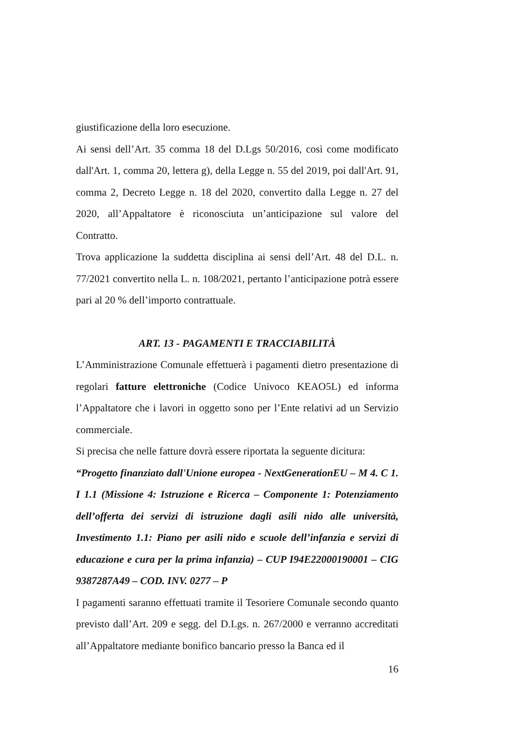giustificazione della loro esecuzione.
Ai sensi dell’Art. 35 comma 18 del D.Lgs 50/2016, così come modificato dall'Art. 1, comma 20, lettera g), della Legge n. 55 del 2019, poi dall'Art. 91, comma 2, Decreto Legge n. 18 del 2020, convertito dalla Legge n. 27 del 2020, all’Appaltatore è riconosciuta un’anticipazione sul valore del Contratto.
Trova applicazione la suddetta disciplina ai sensi dell’Art. 48 del D.L. n. 77/2021 convertito nella L. n. 108/2021, pertanto l’anticipazione potrà essere pari al 20 % dell’importo contrattuale.
ART. 13 - PAGAMENTI E TRACCIABILITÀ
L’Amministrazione Comunale effettuerà i pagamenti dietro presentazione di regolari fatture elettroniche (Codice Univoco KEAO5L) ed informa l’Appaltatore che i lavori in oggetto sono per l’Ente relativi ad un Servizio commerciale.
Si precisa che nelle fatture dovrà essere riportata la seguente dicitura:
“Progetto finanziato dall'Unione europea - NextGenerationEU – M 4. C 1. I 1.1 (Missione 4: Istruzione e Ricerca – Componente 1: Potenziamento dell’offerta dei servizi di istruzione dagli asili nido alle università, Investimento 1.1: Piano per asili nido e scuole dell’infanzia e servizi di educazione e cura per la prima infanzia) – CUP I94E22000190001 – CIG 9387287A49 – COD. INV. 0277 – P
I pagamenti saranno effettuati tramite il Tesoriere Comunale secondo quanto previsto dall’Art. 209 e segg. del D.Lgs. n. 267/2000 e verranno accreditati all’Appaltatore mediante bonifico bancario presso la Banca ed il
16